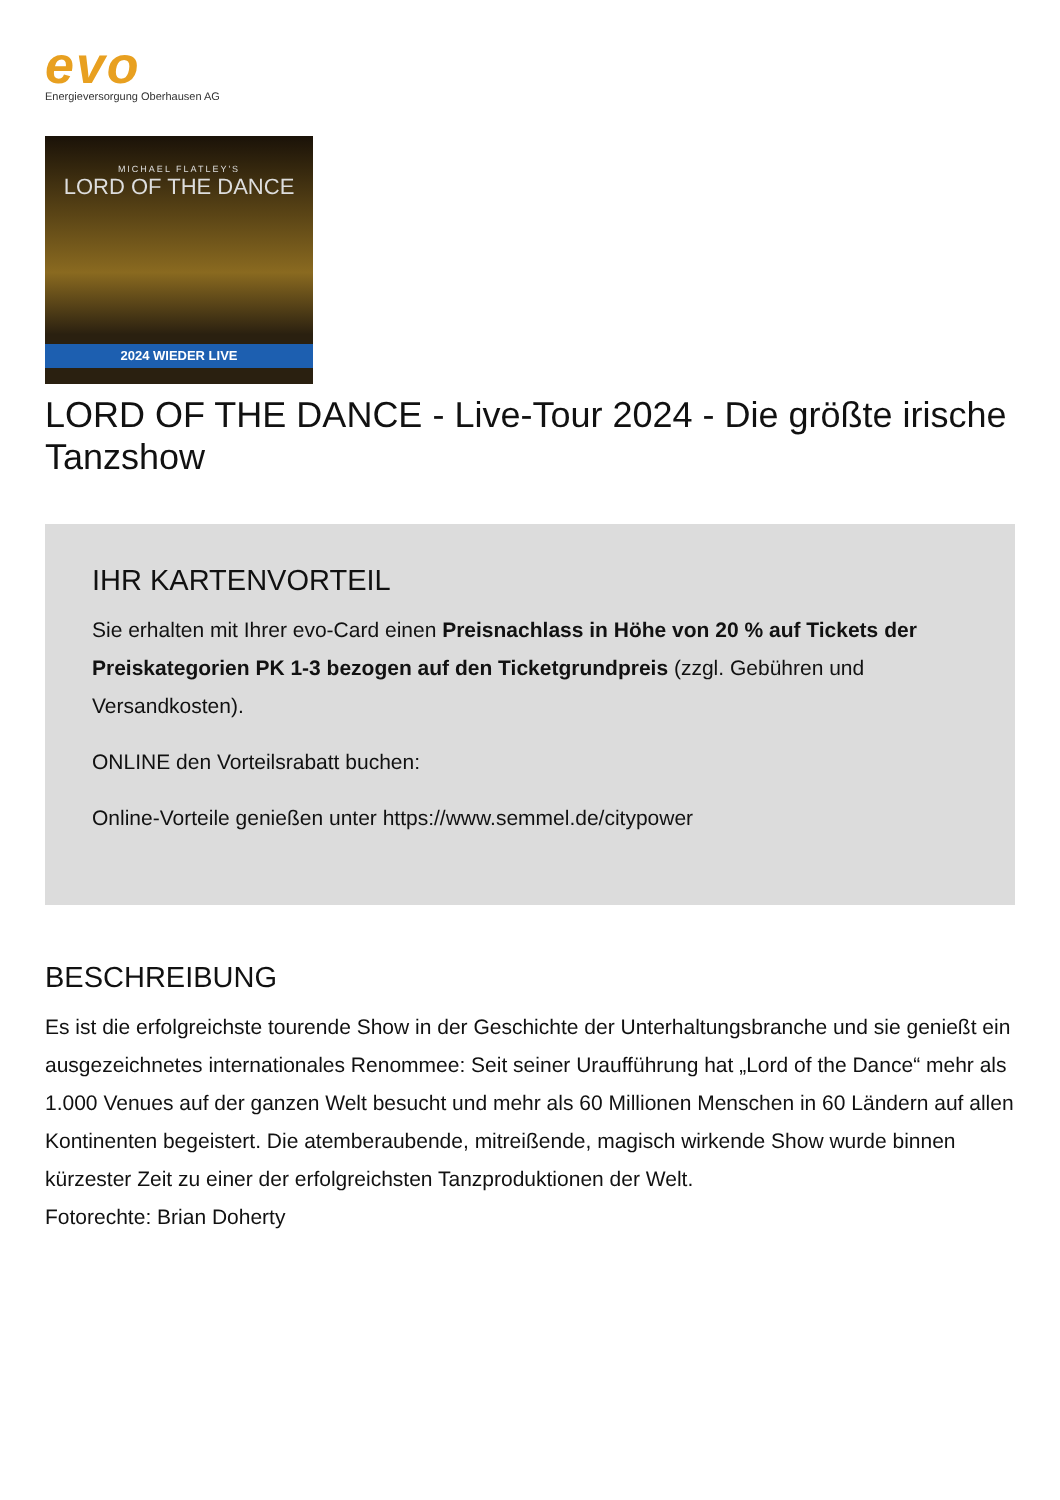evo
Energieversorgung Oberhausen AG
MICHAEL FLATLEY'S
LORD OF THE DANCE
2024 WIEDER LIVE
LORD OF THE DANCE - Live-Tour 2024 - Die größte irische Tanzshow
IHR KARTENVORTEIL
Sie erhalten mit Ihrer evo-Card einen Preisnachlass in Höhe von 20 % auf Tickets der Preiskategorien PK 1-3 bezogen auf den Ticketgrundpreis (zzgl. Gebühren und Versandkosten).
ONLINE den Vorteilsrabatt buchen:
Online-Vorteile genießen unter https://www.semmel.de/citypower
BESCHREIBUNG
Es ist die erfolgreichste tourende Show in der Geschichte der Unterhaltungsbranche und sie genießt ein ausgezeichnetes internationales Renommee: Seit seiner Uraufführung hat „Lord of the Dance“ mehr als 1.000 Venues auf der ganzen Welt besucht und mehr als 60 Millionen Menschen in 60 Ländern auf allen Kontinenten begeistert. Die atemberaubende, mitreißende, magisch wirkende Show wurde binnen kürzester Zeit zu einer der erfolgreichsten Tanzproduktionen der Welt.
Fotorechte: Brian Doherty